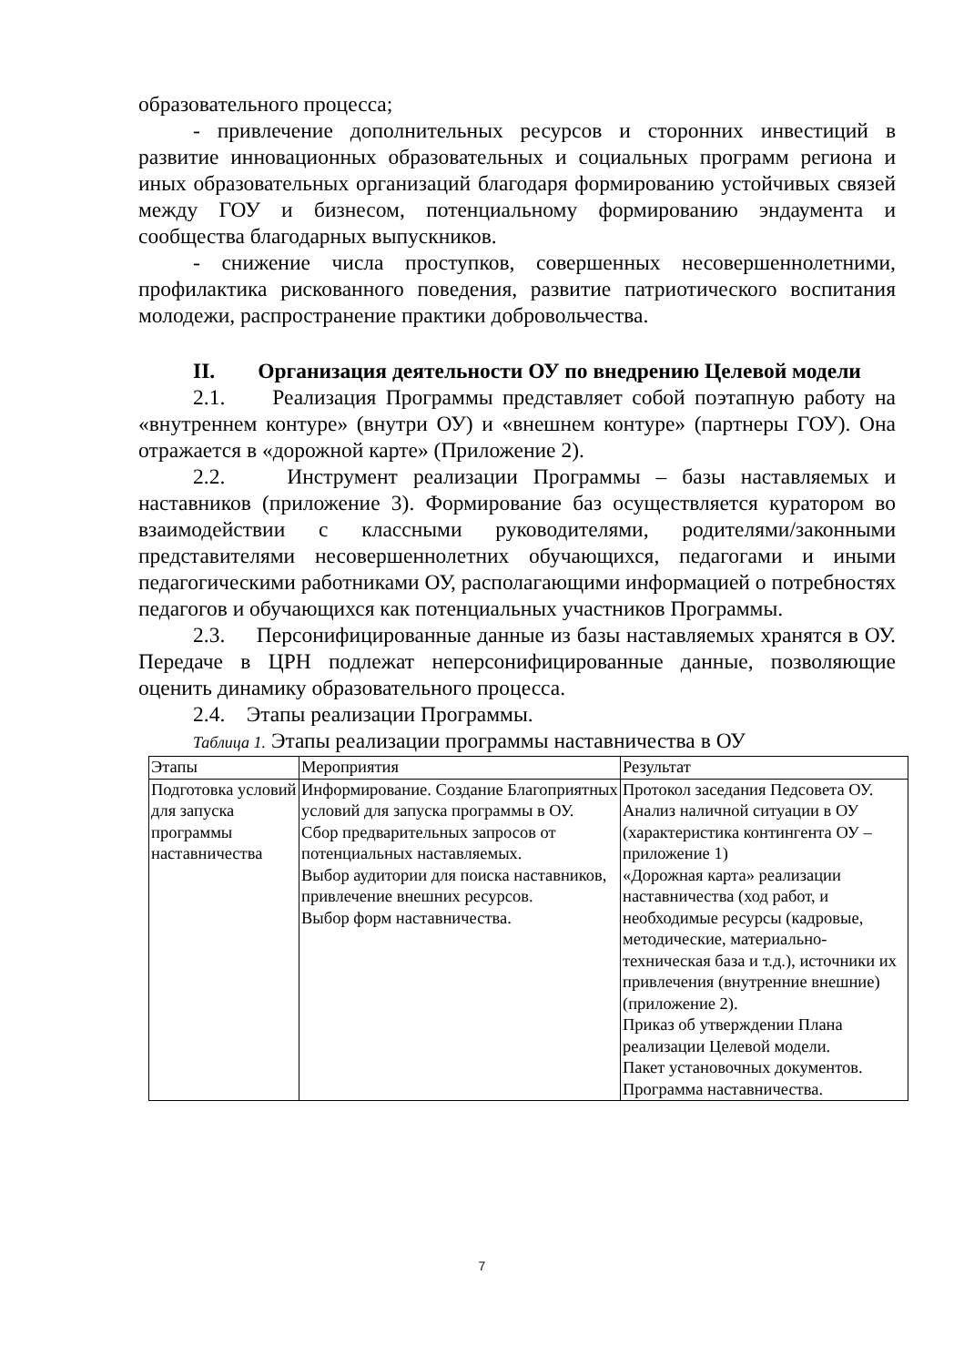образовательного процесса;
- привлечение дополнительных ресурсов и сторонних инвестиций в развитие инновационных образовательных и социальных программ региона и иных образовательных организаций благодаря формированию устойчивых связей между ГОУ и бизнесом, потенциальному формированию эндаумента и сообщества благодарных выпускников.
- снижение числа проступков, совершенных несовершеннолетними, профилактика рискованного поведения, развитие патриотического воспитания молодежи, распространение практики добровольчества.
II. Организация деятельности ОУ по внедрению Целевой модели
2.1. Реализация Программы представляет собой поэтапную работу на «внутреннем контуре» (внутри ОУ) и «внешнем контуре» (партнеры ГОУ). Она отражается в «дорожной карте» (Приложение 2).
2.2. Инструмент реализации Программы – базы наставляемых и наставников (приложение 3). Формирование баз осуществляется куратором во взаимодействии с классными руководителями, родителями/законными представителями несовершеннолетних обучающихся, педагогами и иными педагогическими работниками ОУ, располагающими информацией о потребностях педагогов и обучающихся как потенциальных участников Программы.
2.3. Персонифицированные данные из базы наставляемых хранятся в ОУ. Передаче в ЦРН подлежат неперсонифицированные данные, позволяющие оценить динамику образовательного процесса.
2.4. Этапы реализации Программы.
Таблица 1. Этапы реализации программы наставничества в ОУ
| Этапы | Мероприятия | Результат |
| --- | --- | --- |
| Подготовка условий для запуска программы наставничества | Информирование. Создание Благоприятных условий для запуска программы в ОУ. Сбор предварительных запросов от потенциальных наставляемых. Выбор аудитории для поиска наставников, привлечение внешних ресурсов. Выбор форм наставничества. | Протокол заседания Педсовета ОУ. Анализ наличной ситуации в ОУ (характеристика контингента ОУ – приложение 1) «Дорожная карта» реализации наставничества (ход работ, и необходимые ресурсы (кадровые, методические, материально-техническая база и т.д.), источники их привлечения (внутренние внешние) (приложение 2). Приказ об утверждении Плана реализации Целевой модели. Пакет установочных документов. Программа наставничества. |
7